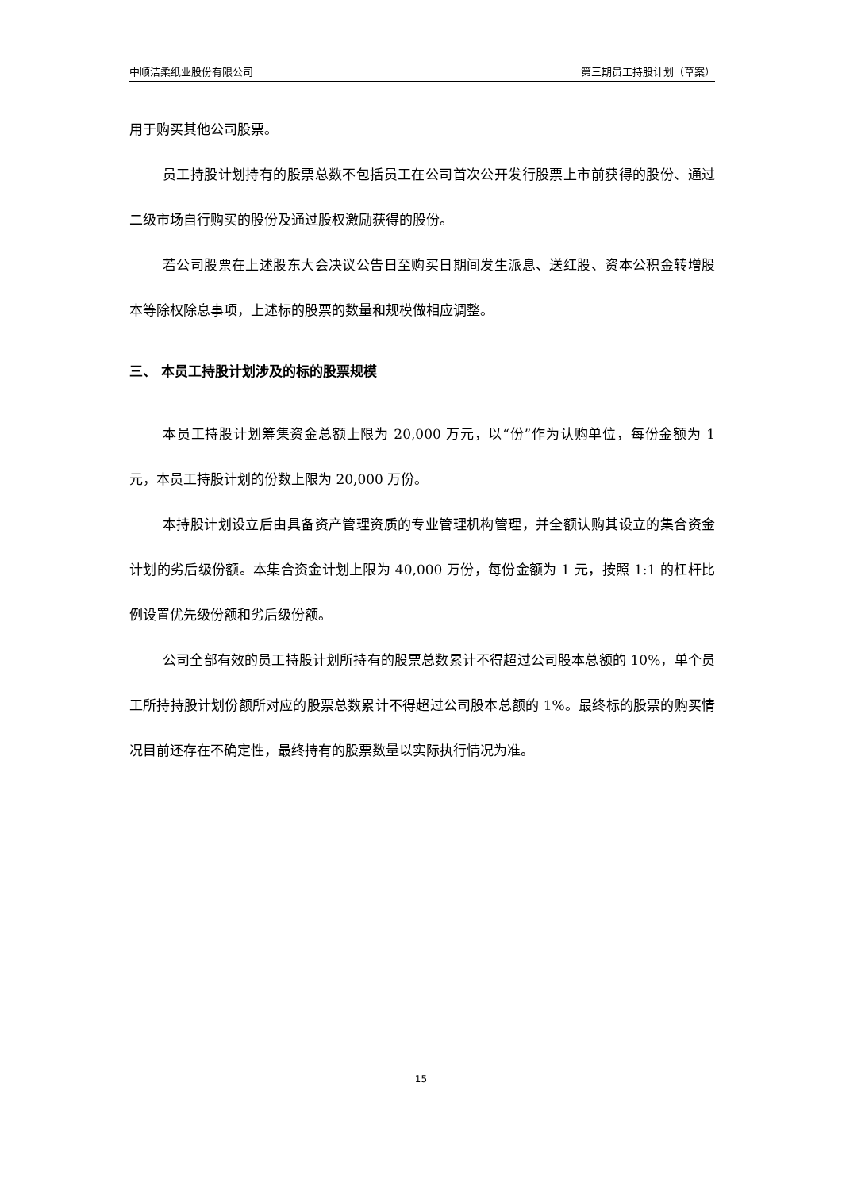中顺洁柔纸业股份有限公司 第三期员工持股计划（草案）
用于购买其他公司股票。
员工持股计划持有的股票总数不包括员工在公司首次公开发行股票上市前获得的股份、通过二级市场自行购买的股份及通过股权激励获得的股份。
若公司股票在上述股东大会决议公告日至购买日期间发生派息、送红股、资本公积金转增股本等除权除息事项，上述标的股票的数量和规模做相应调整。
三、 本员工持股计划涉及的标的股票规模
本员工持股计划筹集资金总额上限为 20,000 万元，以“份”作为认购单位，每份金额为 1 元，本员工持股计划的份数上限为 20,000 万份。
本持股计划设立后由具备资产管理资质的专业管理机构管理，并全额认购其设立的集合资金计划的劣后级份额。本集合资金计划上限为 40,000 万份，每份金额为 1 元，按照 1:1 的杠杆比例设置优先级份额和劣后级份额。
公司全部有效的员工持股计划所持有的股票总数累计不得超过公司股本总额的 10%，单个员工所持持股计划份额所对应的股票总数累计不得超过公司股本总额的 1%。最终标的股票的购买情况目前还存在不确定性，最终持有的股票数量以实际执行情况为准。
15